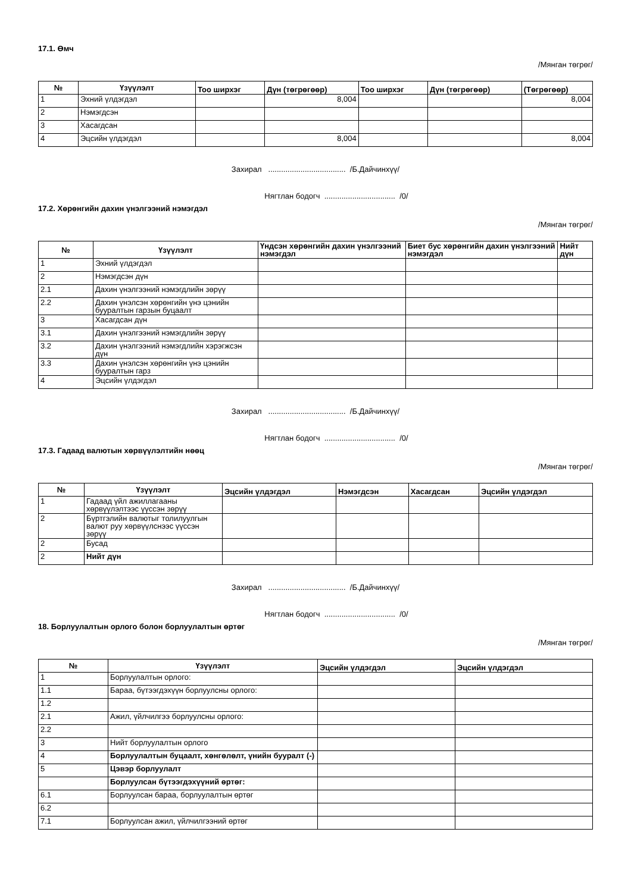17.1. Өмч
/Мянган төгрөг/
| № | Үзүүлэлт | Тоо ширхэг | Дүн (төгрөгөөр) | Тоо ширхэг | Дүн (төгрөгөөр) | (Төгрөгөөр) |
| --- | --- | --- | --- | --- | --- | --- |
| 1 | Эхний үлдэгдэл | | 8,004 | | | 8,004 |
| 2 | Нэмэгдсэн | | | | | |
| 3 | Хасагдсан | | | | | |
| 4 | Эцсийн үлдэгдэл | | 8,004 | | | 8,004 |
Захирал .................................... /Б.Дайчинхүү/
Нягтлан бодогч ................................. /0/
17.2. Хөрөнгийн дахин үнэлгээний нэмэгдэл
/Мянган төгрөг/
| № | Үзүүлэлт | Үндсэн хөрөнгийн дахин үнэлгээний нэмэгдэл | Биет бус хөрөнгийн дахин үнэлгээний нэмэгдэл | Нийт дүн |
| --- | --- | --- | --- | --- |
| 1 | Эхний үлдэгдэл | | | |
| 2 | Нэмэгдсэн дүн | | | |
| 2.1 | Дахин үнэлгээний нэмэгдлийн зөрүү | | | |
| 2.2 | Дахин үнэлсэн хөрөнгийн үнэ цэнийн бууралтын гарзын буцаалт | | | |
| 3 | Хасагдсан дүн | | | |
| 3.1 | Дахин үнэлгээний нэмэгдлийн зөрүү | | | |
| 3.2 | Дахин үнэлгээний нэмэгдлийн хэрэгжсэн дүн | | | |
| 3.3 | Дахин үнэлсэн хөрөнгийн үнэ цэнийн бууралтын гарз | | | |
| 4 | Эцсийн үлдэгдэл | | | |
Захирал .................................... /Б.Дайчинхүү/
Нягтлан бодогч ................................. /0/
17.3. Гадаад валютын хөрвүүлэлтийн нөөц
/Мянган төгрөг/
| № | Үзүүлэлт | Эцсийн үлдэгдэл | Нэмэгдсэн | Хасагдсан | Эцсийн үлдэгдэл |
| --- | --- | --- | --- | --- | --- |
| 1 | Гадаад үйл ажиллагааны хөрвүүлэлтээс үүссэн зөрүү | | | | |
| 2 | Бүртгэлийн валютыг толилуулгын валют руу хөрвүүлснээс үүссэн зөрүү | | | | |
| 2 | Бусад | | | | |
| 2 | Нийт дүн | | | | |
Захирал .................................... /Б.Дайчинхүү/
Нягтлан бодогч ................................. /0/
18. Борлуулалтын орлого болон борлуулалтын өртөг
/Мянган төгрөг/
| № | Үзүүлэлт | Эцсийн үлдэгдэл | Эцсийн үлдэгдэл |
| --- | --- | --- | --- |
| 1 | Борлуулалтын орлого: | | |
| 1.1 | Бараа, бүтээгдэхүүн борлуулсны орлого: | | |
| 1.2 | | | |
| 2.1 | Ажил, үйлчилгээ борлуулсны орлого: | | |
| 2.2 | | | |
| 3 | Нийт борлуулалтын орлого | | |
| 4 | Борлуулалтын буцаалт, хөнгөлөлт, үнийн бууралт (-) | | |
| 5 | Цэвэр борлуулалт | | |
| | Борлуулсан бүтээгдэхүүний өртөг: | | |
| 6.1 | Борлуулсан бараа, борлуулалтын өртөг | | |
| 6.2 | | | |
| 7.1 | Борлуулсан ажил, үйлчилгээний өртөг | | |